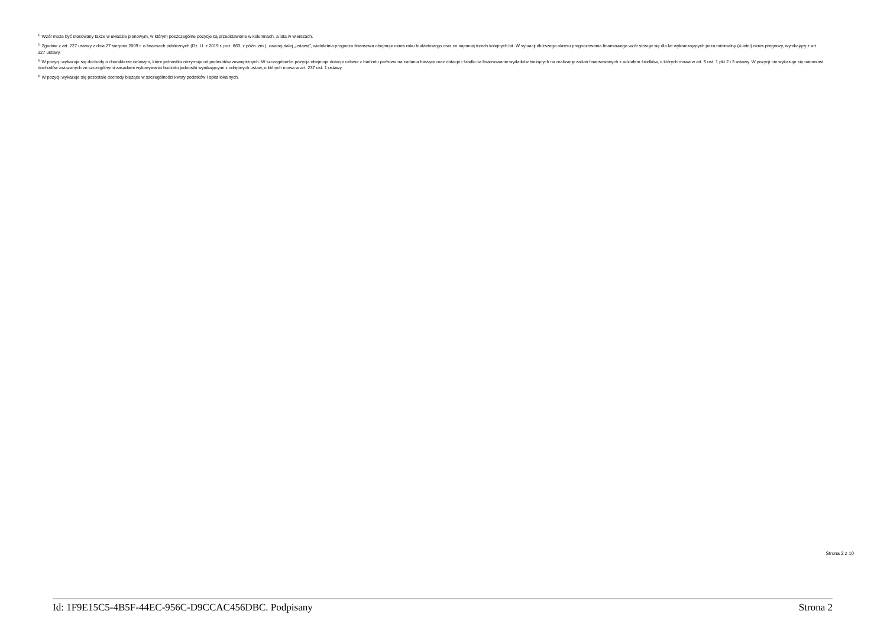<sup>1)</sup> Wzór może być stosowany także w układzie pionowym, w którym poszczególne pozycje są przedstawione w kolumnach, a lata w wierszach.
<sup>2)</sup> Zgodnie z art. 227 ustawy z dnia 27 sierpnia 2009 r. o finansach publicznych (Dz. U. z 2019 r. poz. 869, z późn. zm.), zwanej dalej „ustawą”, wieloletnia prognoza finansowa obejmuje okres roku budżetowego oraz co najmniej trzech kolejnych lat. W sytuacji dłuższego okresu prognozowania finansowego wzór stosuje się dla lat wykraczających poza minimalny (4-letni) okres prognozy, wynikający z art. 227 ustawy.
<sup>3)</sup> W pozycji wykazuje się dochody o charakterze celowym, które jednostka otrzymuje od podmiotów zewnętrznych. W szczególności pozycja obejmuje dotacje celowe z budżetu państwa na zadania bieżące oraz dotacje i środki na finansowanie wydatków bieżących na realizację zadań finansowanych z udziałem środków, o których mowa w art. 5 ust. 1 pkt 2 i 3 ustawy. W pozycji nie wykazuje się natomiast dochodów związanych ze szczególnymi zasadami wykonywania budżetu jednostki wynikającymi z odrębnych ustaw, o których mowa w art. 237 ust. 1 ustawy.
<sup>4)</sup> W pozycji wykazuje się pozostałe dochody bieżące w szczególności kwoty podatków i opłat lokalnych.
Strona 2 z 10
Id: 1F9E15C5-4B5F-44EC-956C-D9CCAC456DBC. Podpisany Strona 2